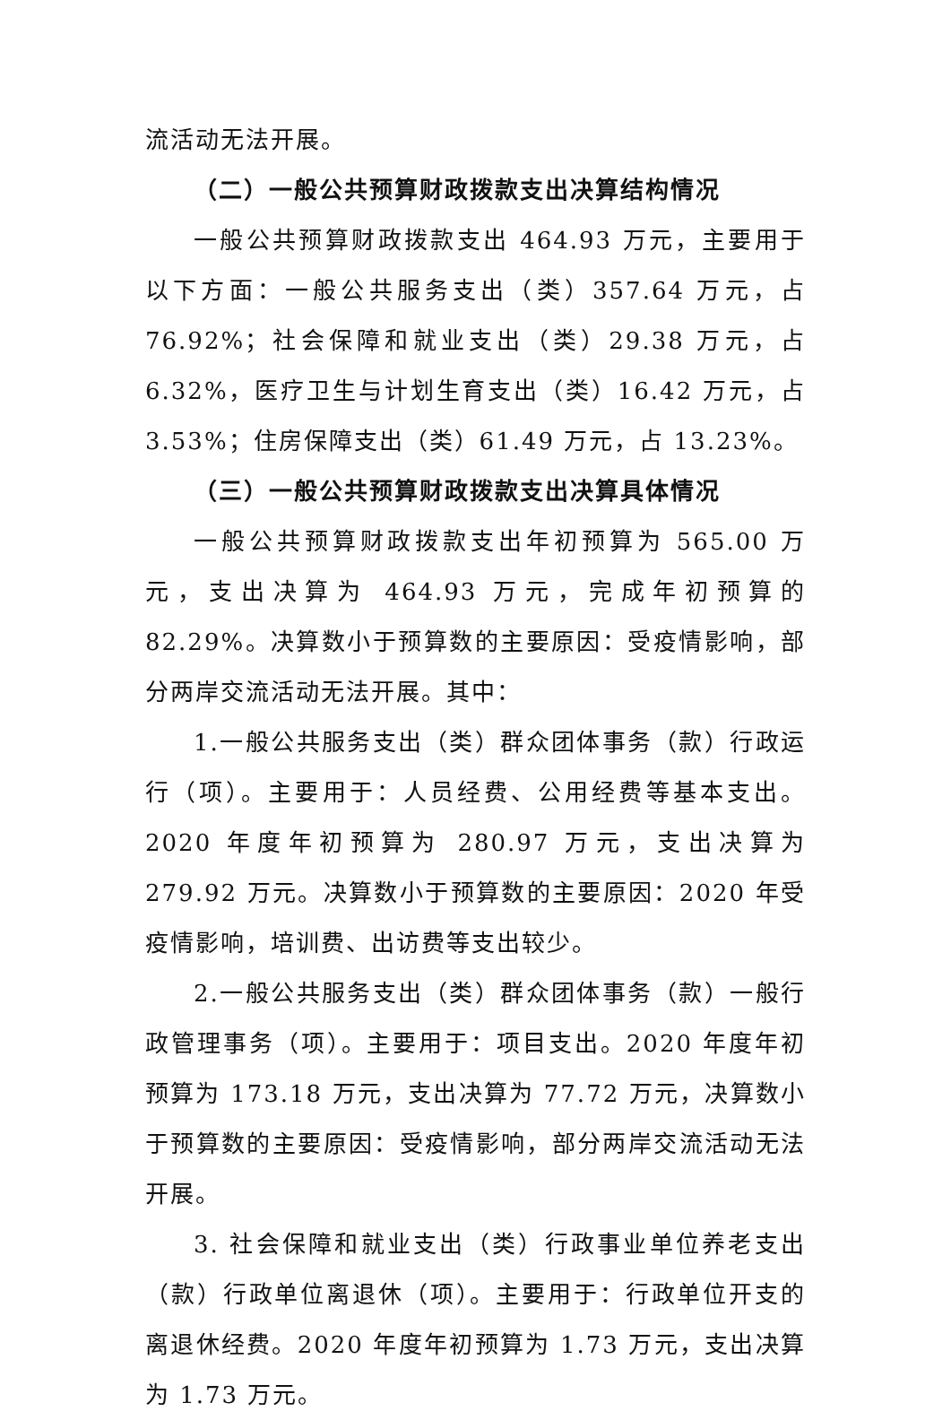流活动无法开展。
（二）一般公共预算财政拨款支出决算结构情况
一般公共预算财政拨款支出 464.93 万元，主要用于以下方面：一般公共服务支出（类）357.64 万元，占 76.92%；社会保障和就业支出（类）29.38 万元，占 6.32%，医疗卫生与计划生育支出（类）16.42 万元，占 3.53%；住房保障支出（类）61.49 万元，占 13.23%。
（三）一般公共预算财政拨款支出决算具体情况
一般公共预算财政拨款支出年初预算为 565.00 万元，支出决算为 464.93 万元，完成年初预算的 82.29%。决算数小于预算数的主要原因：受疫情影响，部分两岸交流活动无法开展。其中：
1.一般公共服务支出（类）群众团体事务（款）行政运行（项）。主要用于：人员经费、公用经费等基本支出。2020 年度年初预算为 280.97 万元，支出决算为 279.92 万元。决算数小于预算数的主要原因：2020 年受疫情影响，培训费、出访费等支出较少。
2.一般公共服务支出（类）群众团体事务（款）一般行政管理事务（项）。主要用于：项目支出。2020 年度年初预算为 173.18 万元，支出决算为 77.72 万元，决算数小于预算数的主要原因：受疫情影响，部分两岸交流活动无法开展。
3. 社会保障和就业支出（类）行政事业单位养老支出（款）行政单位离退休（项）。主要用于：行政单位开支的离退休经费。2020 年度年初预算为 1.73 万元，支出决算为 1.73 万元。